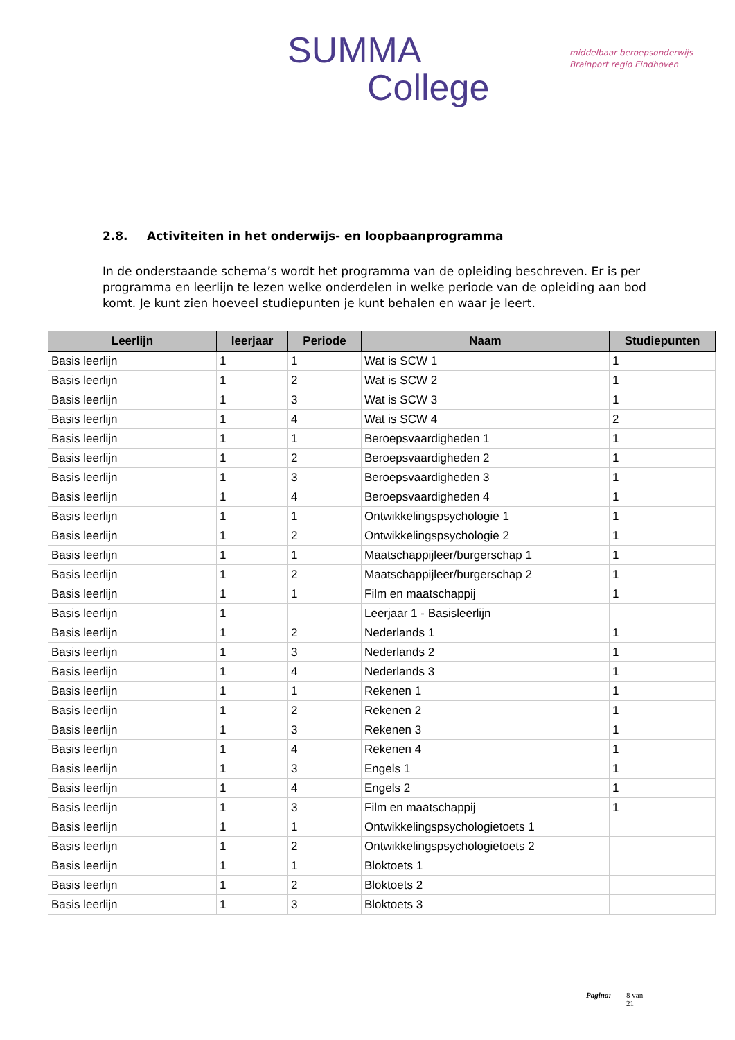SUMMA
College
middelbaar beroepsonderwijs
Brainport regio Eindhoven
2.8. Activiteiten in het onderwijs- en loopbaanprogramma
In de onderstaande schema’s wordt het programma van de opleiding beschreven. Er is per programma en leerlijn te lezen welke onderdelen in welke periode van de opleiding aan bod komt. Je kunt zien hoeveel studiepunten je kunt behalen en waar je leert.
| Leerlijn | leerjaar | Periode | Naam | Studiepunten |
| --- | --- | --- | --- | --- |
| Basis leerlijn | 1 | 1 | Wat is SCW 1 | 1 |
| Basis leerlijn | 1 | 2 | Wat is SCW 2 | 1 |
| Basis leerlijn | 1 | 3 | Wat is SCW 3 | 1 |
| Basis leerlijn | 1 | 4 | Wat is SCW 4 | 2 |
| Basis leerlijn | 1 | 1 | Beroepsvaardigheden 1 | 1 |
| Basis leerlijn | 1 | 2 | Beroepsvaardigheden 2 | 1 |
| Basis leerlijn | 1 | 3 | Beroepsvaardigheden 3 | 1 |
| Basis leerlijn | 1 | 4 | Beroepsvaardigheden 4 | 1 |
| Basis leerlijn | 1 | 1 | Ontwikkelingspsychologie 1 | 1 |
| Basis leerlijn | 1 | 2 | Ontwikkelingspsychologie 2 | 1 |
| Basis leerlijn | 1 | 1 | Maatschappijleer/burgerschap 1 | 1 |
| Basis leerlijn | 1 | 2 | Maatschappijleer/burgerschap 2 | 1 |
| Basis leerlijn | 1 | 1 | Film en maatschappij | 1 |
| Basis leerlijn | 1 | | Leerjaar 1 - Basisleerlijn | |
| Basis leerlijn | 1 | 2 | Nederlands 1 | 1 |
| Basis leerlijn | 1 | 3 | Nederlands 2 | 1 |
| Basis leerlijn | 1 | 4 | Nederlands 3 | 1 |
| Basis leerlijn | 1 | 1 | Rekenen 1 | 1 |
| Basis leerlijn | 1 | 2 | Rekenen 2 | 1 |
| Basis leerlijn | 1 | 3 | Rekenen 3 | 1 |
| Basis leerlijn | 1 | 4 | Rekenen 4 | 1 |
| Basis leerlijn | 1 | 3 | Engels 1 | 1 |
| Basis leerlijn | 1 | 4 | Engels 2 | 1 |
| Basis leerlijn | 1 | 3 | Film en maatschappij | 1 |
| Basis leerlijn | 1 | 1 | Ontwikkelingspsychologietoets 1 | |
| Basis leerlijn | 1 | 2 | Ontwikkelingspsychologietoets 2 | |
| Basis leerlijn | 1 | 1 | Bloktoets 1 | |
| Basis leerlijn | 1 | 2 | Bloktoets 2 | |
| Basis leerlijn | 1 | 3 | Bloktoets 3 | |
Pagina: 8 van
21